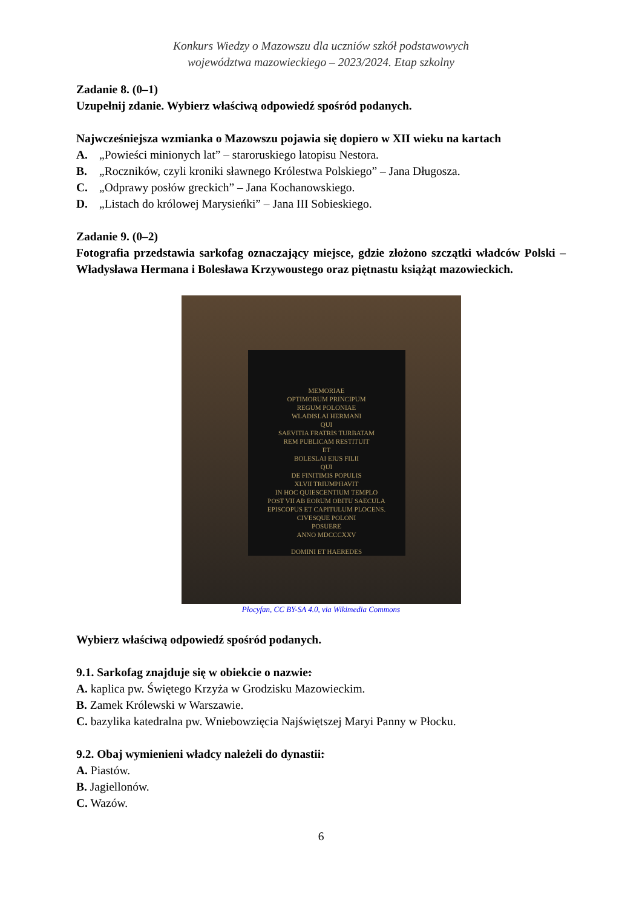Konkurs Wiedzy o Mazowszu dla uczniów szkół podstawowych
województwa mazowieckiego – 2023/2024. Etap szkolny
Zadanie 8. (0–1)
Uzupełnij zdanie. Wybierz właściwą odpowiedź spośród podanych.
Najwcześniejsza wzmianka o Mazowszu pojawia się dopiero w XII wieku na kartach
A. „Powieści minionych lat” – staroruskiego latopisu Nestora.
B. „Roczników, czyli kroniki sławnego Królestwa Polskiego” – Jana Długosza.
C. „Odprawy posłów greckich” – Jana Kochanowskiego.
D. „Listach do królowej Marysieńki” – Jana III Sobieskiego.
Zadanie 9. (0–2)
Fotografia przedstawia sarkofag oznaczający miejsce, gdzie złożono szczątki władców Polski – Władysława Hermana i Bolesława Krzywoustego oraz piętnastu książąt mazowieckich.
MEMORIAE
OPTIMORUM PRINCIPUM
REGUM POLONIAE
WLADISLAI HERMANI
QUI
SAEVITIA FRATRIS TURBATAM
REM PUBLICAM RESTITUIT
ET
BOLESLAI EIUS FILII
QUI
DE FINITIMIS POPULIS
XLVII TRIUMPHAVIT
IN HOC QUIESCENTIUM TEMPLO
POST VII AB EORUM OBITU SAECULA
EPISCOPUS ET CAPITULUM PLOCENS.
CIVESQUE POLONI
POSUERE
ANNO MDCCCXXV
DOMINI ET HAEREDES
Płocyfan, CC BY-SA 4.0, via Wikimedia Commons
Wybierz właściwą odpowiedź spośród podanych.
9.1. Sarkofag znajduje się w obiekcie o nazwie:
A. kaplica pw. Świętego Krzyża w Grodzisku Mazowieckim.
B. Zamek Królewski w Warszawie.
C. bazylika katedralna pw. Wniebowzięcia Najświętszej Maryi Panny w Płocku.
9.2. Obaj wymienieni władcy należeli do dynastii:
A. Piastów.
B. Jagiellonów.
C. Wazów.
6